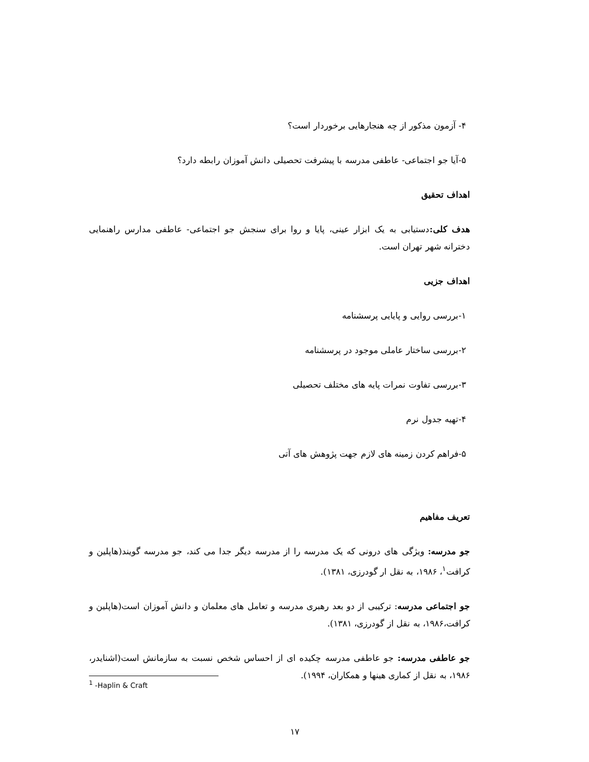۴- آزمون مذکور از چه هنجارهایی برخوردار است؟
۵-آیا جو اجتماعی- عاطفی مدرسه با پیشرفت تحصیلی دانش آموزان رابطه دارد؟
اهداف تحقیق
هدف کلی: دستیابی به یک ابزار عینی، پایا و روا برای سنجش جو اجتماعی- عاطفی مدارس راهنمایی دخترانه شهر تهران است.
اهداف جزیی
۱-بررسی روایی و پایایی پرسشنامه
۲-بررسی ساختار عاملی موجود در پرسشنامه
۳-بررسی تفاوت نمرات پایه های مختلف تحصیلی
۴-تهیه جدول نرم
۵-فراهم کردن زمینه های لازم جهت پژوهش های آتی
تعریف مفاهیم
جو مدرسه: ویژگی های درونی که یک مدرسه را از مدرسه دیگر جدا می کند، جو مدرسه گویند(هاپلین و کرافت<sup>۱</sup>، ۱۹۸۶، به نقل ار گودرزی، ۱۳۸۱).
جو اجتماعی مدرسه: ترکیبی از دو بعد رهبری مدرسه و تعامل های معلمان و دانش آموزان است(هاپلین و کرافت،۱۹۸۶، به نقل از گودرزی، ۱۳۸۱).
جو عاطفی مدرسه: جو عاطفی مدرسه چکیده ای از احساس شخص نسبت به سازمانش است(اشنایدر، ۱۹۸۶، به نقل از کماری هینها و همکاران، ۱۹۹۴).
<sup>1</sup> -Haplin & Craft
۱۷